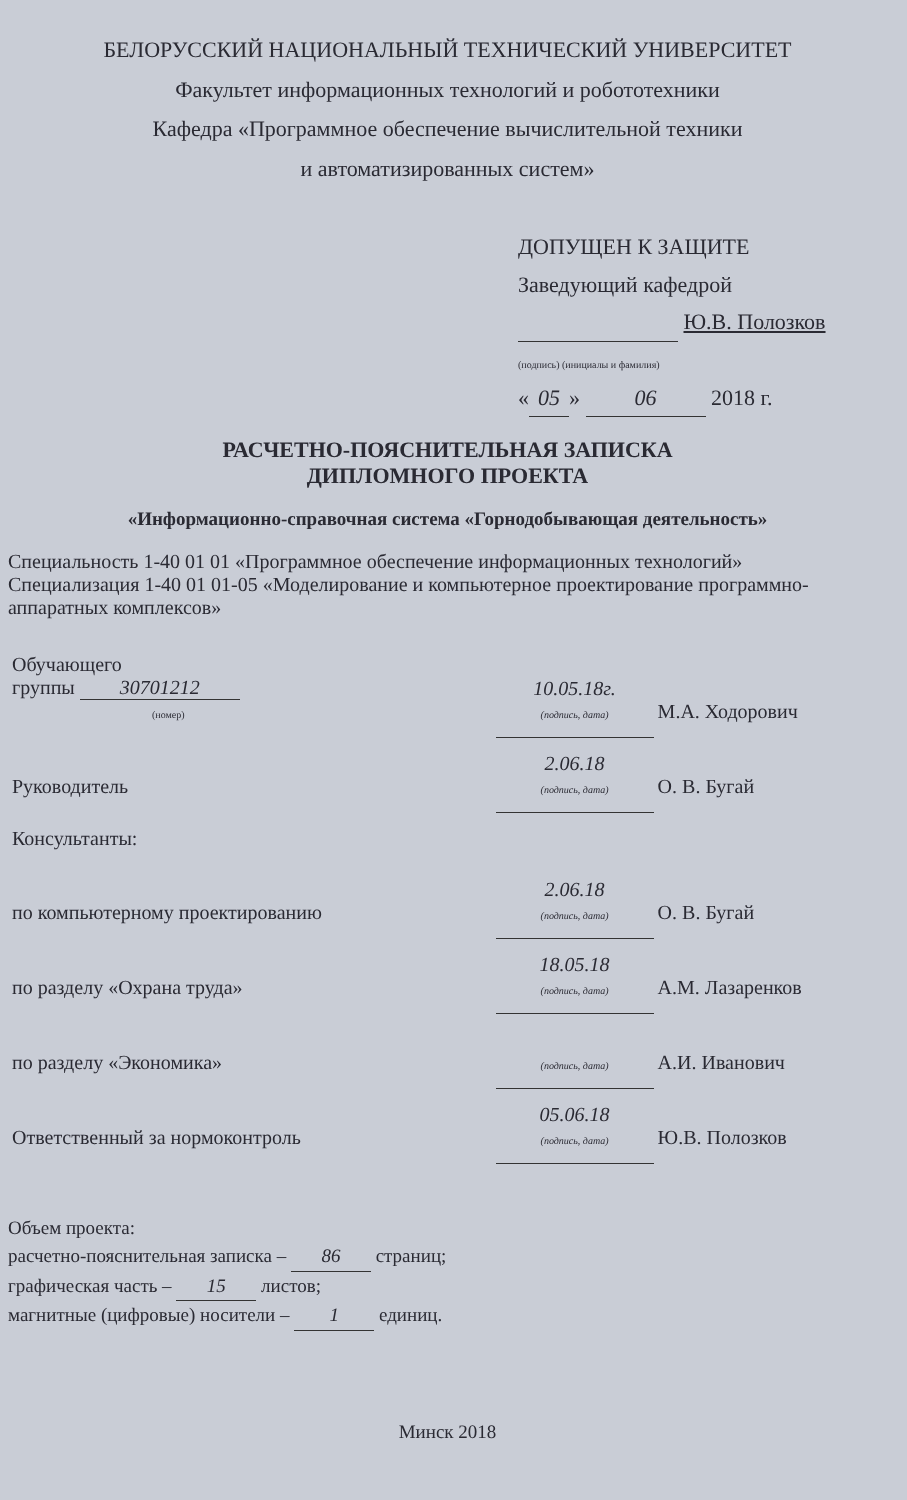БЕЛОРУССКИЙ НАЦИОНАЛЬНЫЙ ТЕХНИЧЕСКИЙ УНИВЕРСИТЕТ
Факультет информационных технологий и робототехники
Кафедра «Программное обеспечение вычислительной техники
и автоматизированных систем»
ДОПУЩЕН К ЗАЩИТЕ
Заведующий кафедрой
Ю.В. Полозков
(подпись) (инициалы и фамилия)
« 05 » 06 2018 г.
РАСЧЕТНО-ПОЯСНИТЕЛЬНАЯ ЗАПИСКА
ДИПЛОМНОГО ПРОЕКТА
«Информационно-справочная система «Горнодобывающая деятельность»
Специальность 1-40 01 01 «Программное обеспечение информационных технологий»
Специализация 1-40 01 01-05 «Моделирование и компьютерное проектирование программно-аппаратных комплексов»
| Обучающего группы 30701212 (номер) | 10.05.18г. (подпись, дата) | М.А. Ходорович |
| Руководитель | 2.06.18 (подпись, дата) | О. В. Бугай |
| Консультанты: | | |
| по компьютерному проектированию | 2.06.18 (подпись, дата) | О. В. Бугай |
| по разделу «Охрана труда» | 18.05.18 (подпись, дата) | А.М. Лазаренков |
| по разделу «Экономика» | (подпись, дата) | А.И. Иванович |
| Ответственный за нормоконтроль | 05.06.18 (подпись, дата) | Ю.В. Полозков |
Объем проекта:
расчетно-пояснительная записка – 86 страниц;
графическая часть – 15 листов;
магнитные (цифровые) носители – 1 единиц.
Минск 2018